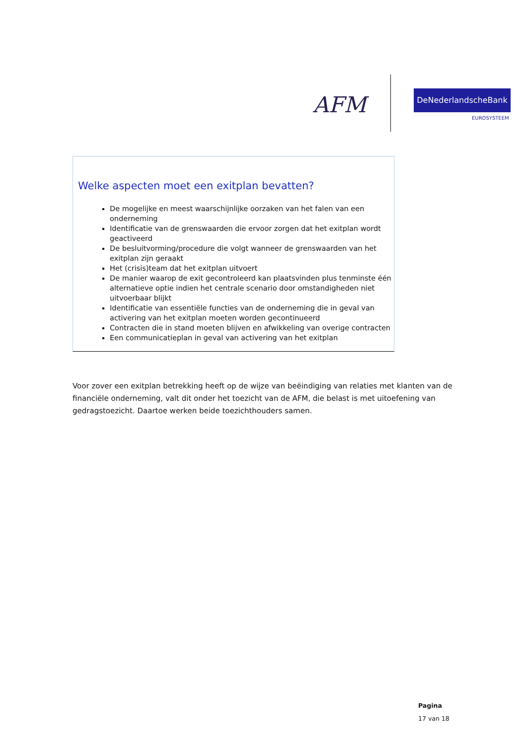AFM DeNederlandscheBank
EUROSYSTEEM
Welke aspecten moet een exitplan bevatten?
De mogelijke en meest waarschijnlijke oorzaken van het falen van een onderneming
Identificatie van de grenswaarden die ervoor zorgen dat het exitplan wordt geactiveerd
De besluitvorming/procedure die volgt wanneer de grenswaarden van het exitplan zijn geraakt
Het (crisis)team dat het exitplan uitvoert
De manier waarop de exit gecontroleerd kan plaatsvinden plus tenminste één alternatieve optie indien het centrale scenario door omstandigheden niet uitvoerbaar blijkt
Identificatie van essentiële functies van de onderneming die in geval van activering van het exitplan moeten worden gecontinueerd
Contracten die in stand moeten blijven en afwikkeling van overige contracten
Een communicatieplan in geval van activering van het exitplan
Voor zover een exitplan betrekking heeft op de wijze van beëindiging van relaties met klanten van de financiële onderneming, valt dit onder het toezicht van de AFM, die belast is met uitoefening van gedragstoezicht. Daartoe werken beide toezichthouders samen.
Pagina
17 van 18